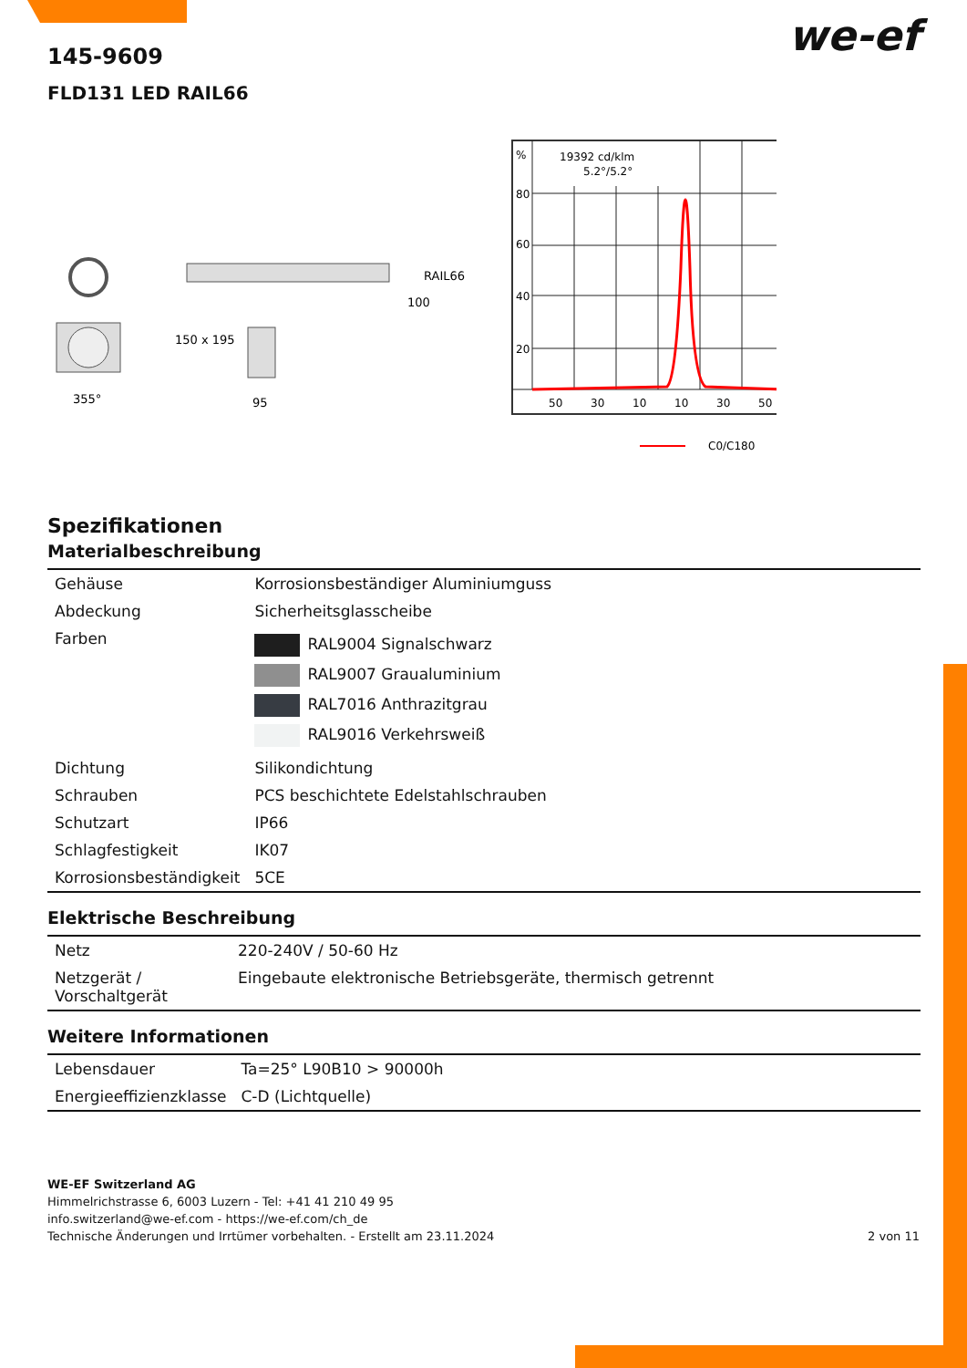we-ef
145-9609
FLD131 LED RAIL66
355°
150 x 195
95
RAIL66
100
%
19392 cd/klm
5.2°/5.2°
80
60
40
20
50
30
10
10
30
50
C0/C180
Spezifikationen
Materialbeschreibung
| Gehäuse | Korrosionsbeständiger Aluminiumguss |
| Abdeckung | Sicherheitsglasscheibe |
| Farben | RAL9004 Signalschwarz RAL9007 Graualuminium RAL7016 Anthrazitgrau RAL9016 Verkehrsweiß |
| Dichtung | Silikondichtung |
| Schrauben | PCS beschichtete Edelstahlschrauben |
| Schutzart | IP66 |
| Schlagfestigkeit | IK07 |
| Korrosionsbeständigkeit | 5CE |
Elektrische Beschreibung
| Netz | 220-240V / 50-60 Hz |
| Netzgerät / Vorschaltgerät | Eingebaute elektronische Betriebsgeräte, thermisch getrennt |
Weitere Informationen
| Lebensdauer | Ta=25° L90B10 > 90000h |
| Energieeffizienzklasse | C-D (Lichtquelle) |
WE-EF Switzerland AG
Himmelrichstrasse 6, 6003 Luzern - Tel: +41 41 210 49 95
info.switzerland@we-ef.com - https://we-ef.com/ch_de
Technische Änderungen und Irrtümer vorbehalten. - Erstellt am 23.11.2024 2 von 11